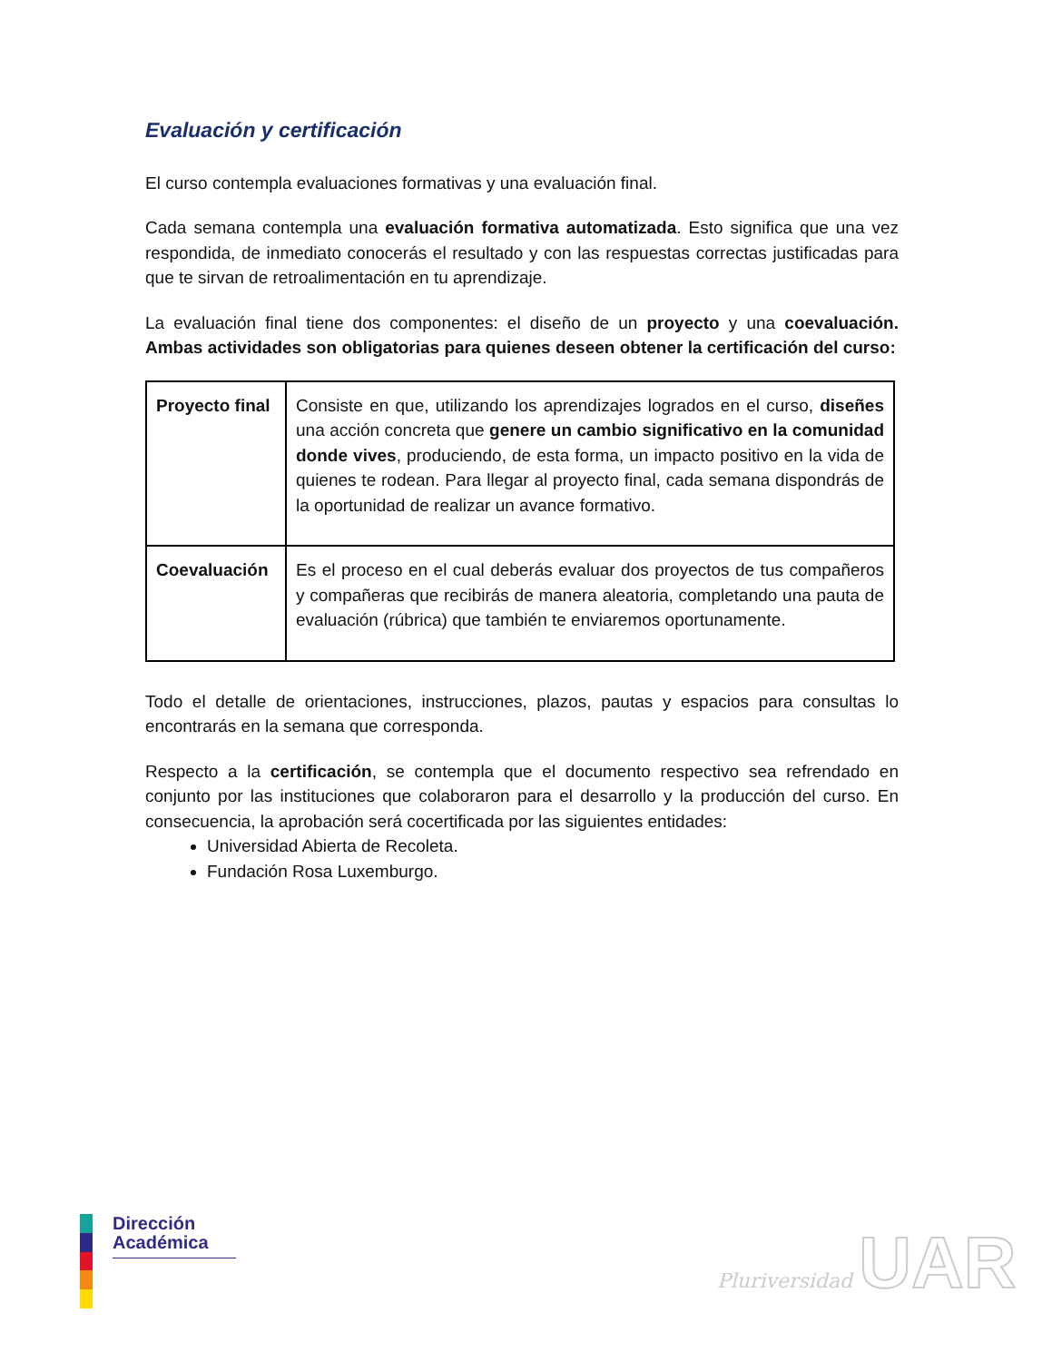Evaluación y certificación
El curso contempla evaluaciones formativas y una evaluación final.
Cada semana contempla una evaluación formativa automatizada. Esto significa que una vez respondida, de inmediato conocerás el resultado y con las respuestas correctas justificadas para que te sirvan de retroalimentación en tu aprendizaje.
La evaluación final tiene dos componentes: el diseño de un proyecto y una coevaluación. Ambas actividades son obligatorias para quienes deseen obtener la certificación del curso:
| Proyecto final | Consiste en que, utilizando los aprendizajes logrados en el curso, diseñes una acción concreta que genere un cambio significativo en la comunidad donde vives , produciendo, de esta forma, un impacto positivo en la vida de quienes te rodean. Para llegar al proyecto final, cada semana dispondrás de la oportunidad de realizar un avance formativo. |
| Coevaluación | Es el proceso en el cual deberás evaluar dos proyectos de tus compañeros y compañeras que recibirás de manera aleatoria, completando una pauta de evaluación (rúbrica) que también te enviaremos oportunamente. |
Todo el detalle de orientaciones, instrucciones, plazos, pautas y espacios para consultas lo encontrarás en la semana que corresponda.
Respecto a la certificación, se contempla que el documento respectivo sea refrendado en conjunto por las instituciones que colaboraron para el desarrollo y la producción del curso. En consecuencia, la aprobación será cocertificada por las siguientes entidades:
Universidad Abierta de Recoleta.
Fundación Rosa Luxemburgo.
Dirección Académica
Pluriversidad UAR